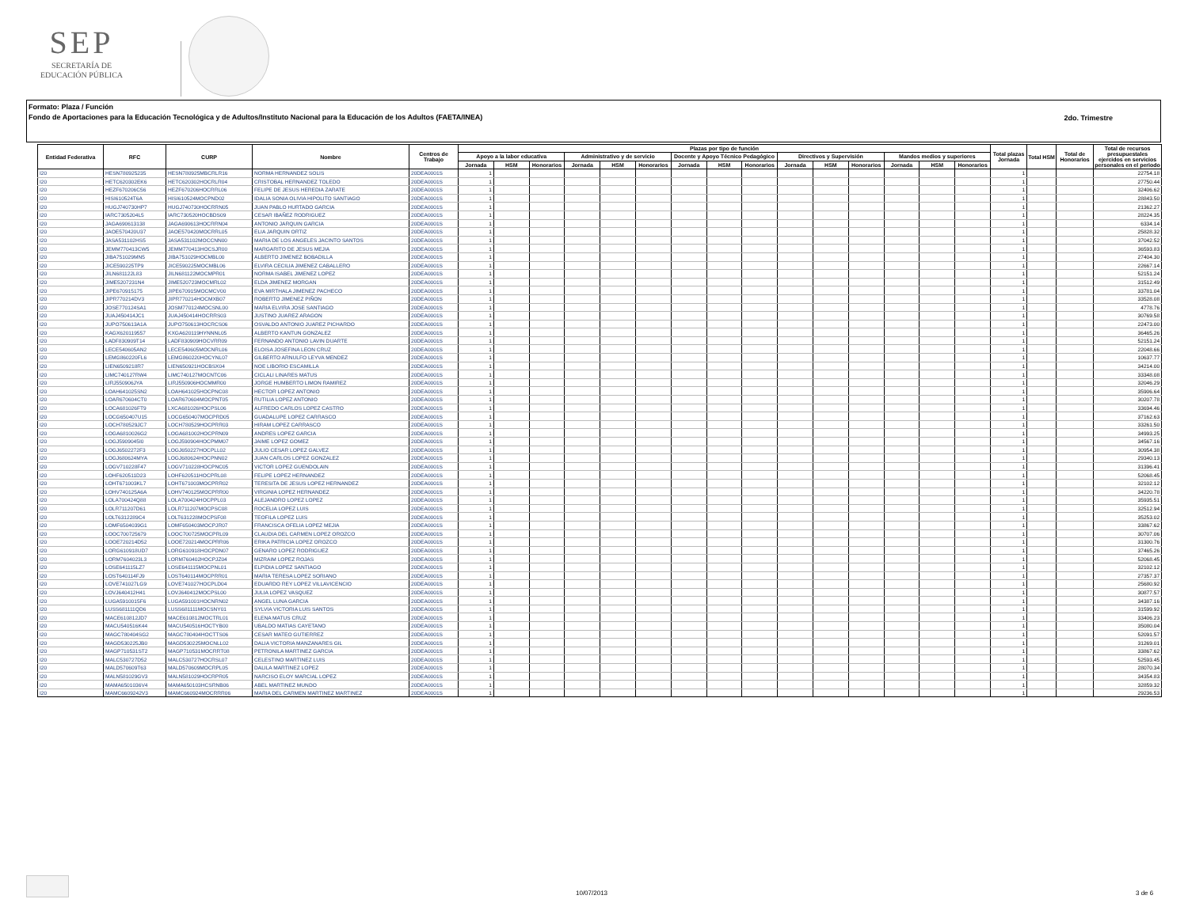SEP
SECRETARÍA DE
EDUCACIÓN PÚBLICA
Formato: Plaza / Función
Fondo de Aportaciones para la Educación Tecnológica y de Adultos/Instituto Nacional para la Educación de los Adultos (FAETA/INEA)
2do. Trimestre
| Entidad Federativa | RFC | CURP | Nombre | Centros de Trabajo | Plazas por tipo de función | | | | | | | | | | | | | | | Total plazas Jornada | Total HSM | Total de Honorarios | Total de recursos presupuestales ejercidos en servicios personales en el periodo |
| --- | --- | --- | --- | --- | --- | --- | --- | --- | --- | --- | --- | --- | --- | --- | --- | --- | --- | --- | --- | --- | --- | --- | --- |
| | | | | | Apoyo a la labor educativa | | | Administrativo y de servicio | | | Docente y Apoyo Técnico Pedagógico | | | Directivos y Supervisión | | | Mandos medios y superiores | | | | | | |
| | | | | | Jornada | HSM | Honorarios | Jornada | HSM | Honorarios | Jornada | HSM | Honorarios | Jornada | HSM | Honorarios | Jornada | HSM | Honorarios | | | | |
| I20 | HESN780925235 | HESN780925MBCRLR16 | NORMA HERNANDEZ SOLIS | 20DEA0001S | 1 | | | | | | | | | | | | | | | 1 | | | 22754.18 |
| I20 | HETC620302EK6 | HETC620302HOCRLR04 | CRISTOBAL HERNANDEZ TOLEDO | 20DEA0001S | 1 | | | | | | | | | | | | | | | 1 | | | 27750.44 |
| I20 | HEZF670206C56 | HEZF670206HOCRRL06 | FELIPE DE JESUS HEREDIA ZARATE | 20DEA0001S | 1 | | | | | | | | | | | | | | | 1 | | | 32406.62 |
| I20 | HISI610524T6A | HISI610524MOCPND02 | IDALIA SONIA OLIVIA HIPOLITO SANTIAGO | 20DEA0001S | 1 | | | | | | | | | | | | | | | 1 | | | 28843.50 |
| I20 | HUGJ740730HP7 | HUGJ740730HOCRRN05 | JUAN PABLO HURTADO GARCIA | 20DEA0001S | 1 | | | | | | | | | | | | | | | 1 | | | 21362.27 |
| I20 | IARC7305204L5 | IARC730520HOCBDS09 | CESAR IBAÑEZ RODRIGUEZ | 20DEA0001S | 1 | | | | | | | | | | | | | | | 1 | | | 28224.35 |
| I20 | JAGA690613138 | JAGA690613HOCRRN04 | ANTONIO JARQUIN GARCIA | 20DEA0001S | 1 | | | | | | | | | | | | | | | 1 | | | 6334.14 |
| I20 | JAOE570420U37 | JAOE570420MOCRRL05 | ELIA JARQUIN ORTIZ | 20DEA0001S | 1 | | | | | | | | | | | | | | | 1 | | | 25828.32 |
| I20 | JASA531102HS5 | JASA531102MOCCNN00 | MARIA DE LOS ANGELES JACINTO SANTOS | 20DEA0001S | 1 | | | | | | | | | | | | | | | 1 | | | 37042.52 |
| I20 | JEMM770413CW5 | JEMM770413HOCSJR00 | MARGARITO DE JESUS MEJIA | 20DEA0001S | 1 | | | | | | | | | | | | | | | 1 | | | 36593.83 |
| I20 | JIBA751029MN5 | JIBA751029HOCMBL00 | ALBERTO JIMENEZ BOBADILLA | 20DEA0001S | 1 | | | | | | | | | | | | | | | 1 | | | 27404.30 |
| I20 | JICE590225TP9 | JICE590225MOCMBL06 | ELVIRA CECILIA JIMENEZ CABALLERO | 20DEA0001S | 1 | | | | | | | | | | | | | | | 1 | | | 22667.14 |
| I20 | JILN681122L83 | JILN681122MOCMPR01 | NORMA ISABEL JIMENEZ LOPEZ | 20DEA0001S | 1 | | | | | | | | | | | | | | | 1 | | | 52151.24 |
| I20 | JIME5207231N4 | JIME520723MOCMRL02 | ELDA JIMENEZ MORGAN | 20DEA0001S | 1 | | | | | | | | | | | | | | | 1 | | | 31512.49 |
| I20 | JIPE670915175 | JIPE670915MOCMCV00 | EVA MIRTHALA JIMENEZ PACHECO | 20DEA0001S | 1 | | | | | | | | | | | | | | | 1 | | | 33781.04 |
| I20 | JIPR770214DV3 | JIPR770214HOCMXB07 | ROBERTO JIMENEZ PIÑON | 20DEA0001S | 1 | | | | | | | | | | | | | | | 1 | | | 33528.08 |
| I20 | JOSE770124SA1 | JOSM770124MOCSNL00 | MARIA ELVIRA JOSE SANTIAGO | 20DEA0001S | 1 | | | | | | | | | | | | | | | 1 | | | 4778.76 |
| I20 | JUAJ450414JC1 | JUAJ450414HOCRRS03 | JUSTINO JUAREZ ARAGON | 20DEA0001S | 1 | | | | | | | | | | | | | | | 1 | | | 30769.58 |
| I20 | JUPO750613A1A | JUPO750613HOCRCS06 | OSVALDO ANTONIO JUAREZ PICHARDO | 20DEA0001S | 1 | | | | | | | | | | | | | | | 1 | | | 22473.00 |
| I20 | KAGX620119557 | KXGA620119HYNNNL05 | ALBERTO KANTUN GONZALEZ | 20DEA0001S | 1 | | | | | | | | | | | | | | | 1 | | | 36465.26 |
| I20 | LADF830909T14 | LADF830909HOCVRR09 | FERNANDO ANTONIO LAVIN DUARTE | 20DEA0001S | 1 | | | | | | | | | | | | | | | 1 | | | 52151.24 |
| I20 | LECE540605AN2 | LECE540605MOCNRL06 | ELOISA JOSEFINA LEON CRUZ | 20DEA0001S | 1 | | | | | | | | | | | | | | | 1 | | | 22048.66 |
| I20 | LEMG860220FL6 | LEMG860220HOCYNL07 | GILBERTO ARNULFO LEYVA MENDEZ | 20DEA0001S | 1 | | | | | | | | | | | | | | | 1 | | | 10637.77 |
| I20 | LIEN6509218R7 | LIEN650921HOCBSX04 | NOE LIBORIO ESCAMILLA | 20DEA0001S | 1 | | | | | | | | | | | | | | | 1 | | | 34214.00 |
| I20 | LIMC740127RW4 | LIMC740127MOCNTC06 | CICLALI LINARES MATUS | 20DEA0001S | 1 | | | | | | | | | | | | | | | 1 | | | 33348.08 |
| I20 | LIRJ550906JYA | LIRJ550906HOCMMR00 | JORGE HUMBERTO LIMON RAMIREZ | 20DEA0001S | 1 | | | | | | | | | | | | | | | 1 | | | 32046.29 |
| I20 | LOAH641025SN2 | LOAH641025HOCPNC08 | HECTOR LOPEZ ANTONIO | 20DEA0001S | 1 | | | | | | | | | | | | | | | 1 | | | 35906.64 |
| I20 | LOAR670604CT0 | LOAR670604MOCPNT05 | RUTILIA LOPEZ ANTONIO | 20DEA0001S | 1 | | | | | | | | | | | | | | | 1 | | | 30207.78 |
| I20 | LOCA681026FT9 | LXCA681026HOCPSL06 | ALFREDO CARLOS LOPEZ CASTRO | 20DEA0001S | 1 | | | | | | | | | | | | | | | 1 | | | 33694.46 |
| I20 | LOCG650407U15 | LOCG650407MOCPRD05 | GUADALUPE LOPEZ CARRASCO | 20DEA0001S | 1 | | | | | | | | | | | | | | | 1 | | | 37162.63 |
| I20 | LOCH780529JC7 | LOCH780529HOCPRR03 | HIRAM LOPEZ CARRASCO | 20DEA0001S | 1 | | | | | | | | | | | | | | | 1 | | | 33261.50 |
| I20 | LOGA6810026G2 | LOGA681002HOCPRN09 | ANDRES LOPEZ GARCIA | 20DEA0001S | 1 | | | | | | | | | | | | | | | 1 | | | 34993.25 |
| I20 | LOGJ5909045I0 | LOGJ590904HOCPMM07 | JAIME LOPEZ GOMEZ | 20DEA0001S | 1 | | | | | | | | | | | | | | | 1 | | | 34567.16 |
| I20 | LOGJ6502272F3 | LOGJ650227HOCPLL02 | JULIO CESAR LOPEZ GALVEZ | 20DEA0001S | 1 | | | | | | | | | | | | | | | 1 | | | 30954.38 |
| I20 | LOGJ680624MYA | LOGJ680624HOCPNN02 | JUAN CARLOS LOPEZ GONZALEZ | 20DEA0001S | 1 | | | | | | | | | | | | | | | 1 | | | 29340.13 |
| I20 | LOGV710228F47 | LOGV710228HOCPNC05 | VICTOR LOPEZ GUENDOLAIN | 20DEA0001S | 1 | | | | | | | | | | | | | | | 1 | | | 31396.41 |
| I20 | LOHF620511D23 | LOHF620511HOCPRL08 | FELIPE LOPEZ HERNANDEZ | 20DEA0001S | 1 | | | | | | | | | | | | | | | 1 | | | 52068.45 |
| I20 | LOHT671003KL7 | LOHT671003MOCPRR02 | TERESITA DE JESUS LOPEZ HERNANDEZ | 20DEA0001S | 1 | | | | | | | | | | | | | | | 1 | | | 32102.12 |
| I20 | LOHV740125A6A | LOHV740125MOCPRR00 | VIRGINIA LOPEZ HERNANDEZ | 20DEA0001S | 1 | | | | | | | | | | | | | | | 1 | | | 34220.78 |
| I20 | LOLA700424Q88 | LOLA700424HOCPPL03 | ALEJANDRO LOPEZ LOPEZ | 20DEA0001S | 1 | | | | | | | | | | | | | | | 1 | | | 35935.51 |
| I20 | LOLR711207D61 | LOLR711207MOCPSC08 | ROCELIA LOPEZ LUIS | 20DEA0001S | 1 | | | | | | | | | | | | | | | 1 | | | 32512.94 |
| I20 | LOLT6312289C4 | LOLT631228MOCPSF08 | TEOFILA LOPEZ LUIS | 20DEA0001S | 1 | | | | | | | | | | | | | | | 1 | | | 35253.02 |
| I20 | LOMF6504039G1 | LOMF650403MOCPJR07 | FRANCISCA OFELIA LOPEZ MEJIA | 20DEA0001S | 1 | | | | | | | | | | | | | | | 1 | | | 33867.62 |
| I20 | LOOC700725679 | LOOC700725MOCPRL09 | CLAUDIA DEL CARMEN LOPEZ OROZCO | 20DEA0001S | 1 | | | | | | | | | | | | | | | 1 | | | 30707.06 |
| I20 | LOOE720214D52 | LOOE720214MOCPRR06 | ERIKA PATRICIA LOPEZ OROZCO | 20DEA0001S | 1 | | | | | | | | | | | | | | | 1 | | | 31300.76 |
| I20 | LORG610918UD7 | LORG610918HOCPDN07 | GENARO LOPEZ RODRIGUEZ | 20DEA0001S | 1 | | | | | | | | | | | | | | | 1 | | | 37465.26 |
| I20 | LORM7604023L3 | LORM760402HOCPJZ04 | MIZRAIM LOPEZ ROJAS | 20DEA0001S | 1 | | | | | | | | | | | | | | | 1 | | | 52068.45 |
| I20 | LOSE641115LZ7 | LOSE641115MOCPNL01 | ELPIDIA LOPEZ SANTIAGO | 20DEA0001S | 1 | | | | | | | | | | | | | | | 1 | | | 32102.12 |
| I20 | LOST640114FJ9 | LOST640114MOCPRR01 | MARIA TERESA LOPEZ SORIANO | 20DEA0001S | 1 | | | | | | | | | | | | | | | 1 | | | 27357.37 |
| I20 | LOVE741027LG9 | LOVE741027HOCPLD04 | EDUARDO REY LOPEZ VILLAVICENCIO | 20DEA0001S | 1 | | | | | | | | | | | | | | | 1 | | | 25680.92 |
| I20 | LOVJ640412H41 | LOVJ640412MOCPSL00 | JULIA LOPEZ VASQUEZ | 20DEA0001S | 1 | | | | | | | | | | | | | | | 1 | | | 30877.57 |
| I20 | LUGA5910015F6 | LUGA591001HOCNRN02 | ANGEL LUNA GARCIA | 20DEA0001S | 1 | | | | | | | | | | | | | | | 1 | | | 34387.16 |
| I20 | LUSS681111QD6 | LUSS681111MOCSNY01 | SYLVIA VICTORIA LUIS SANTOS | 20DEA0001S | 1 | | | | | | | | | | | | | | | 1 | | | 31599.92 |
| I20 | MACE610812JD7 | MACE610812MOCTRL01 | ELENA MATUS CRUZ | 20DEA0001S | 1 | | | | | | | | | | | | | | | 1 | | | 33406.23 |
| I20 | MACU540516K44 | MACU540516HOCTYB00 | UBALDO MATIAS CAYETANO | 20DEA0001S | 1 | | | | | | | | | | | | | | | 1 | | | 35080.04 |
| I20 | MAGC780404SG2 | MAGC780404HOCTTS06 | CESAR MATEO GUTIERREZ | 20DEA0001S | 1 | | | | | | | | | | | | | | | 1 | | | 52091.57 |
| I20 | MAGD530225JB0 | MAGD530225MOCNLL02 | DALIA VICTORIA MANZANARES GIL | 20DEA0001S | 1 | | | | | | | | | | | | | | | 1 | | | 31269.01 |
| I20 | MAGP710531ST2 | MAGP710531MOCRRT08 | PETRONILA MARTINEZ GARCIA | 20DEA0001S | 1 | | | | | | | | | | | | | | | 1 | | | 33867.62 |
| I20 | MALC530727D52 | MALC530727HOCRSL07 | CELESTINO MARTINEZ LUIS | 20DEA0001S | 1 | | | | | | | | | | | | | | | 1 | | | 52593.45 |
| I20 | MALD570609T63 | MALD570609MOCRPL05 | DALILA MARTINEZ LOPEZ | 20DEA0001S | 1 | | | | | | | | | | | | | | | 1 | | | 28070.34 |
| I20 | MALN581029GV3 | MALN581029HOCRPR05 | NARCISO ELOY MARCIAL LOPEZ | 20DEA0001S | 1 | | | | | | | | | | | | | | | 1 | | | 34354.83 |
| I20 | MAMA6501036V4 | MAMA650103HCSRNB06 | ABEL MARTINEZ MUNDO | 20DEA0001S | 1 | | | | | | | | | | | | | | | 1 | | | 32859.32 |
| I20 | MAMC6609242V3 | MAMC660924MOCRRR06 | MARIA DEL CARMEN MARTINEZ MARTINEZ | 20DEA0001S | 1 | | | | | | | | | | | | | | | 1 | | | 29236.53 |
10/07/2013 3 de 6